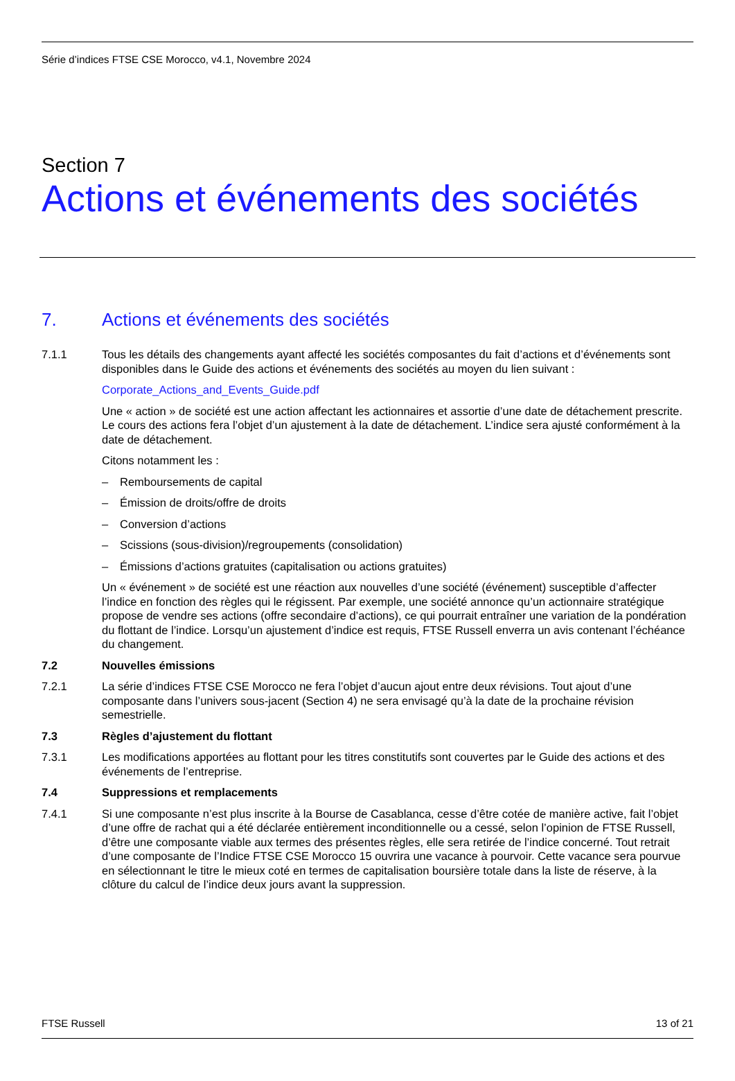Série d’indices FTSE CSE Morocco, v4.1, Novembre 2024
Section 7
Actions et événements des sociétés
7. Actions et événements des sociétés
7.1.1 Tous les détails des changements ayant affecté les sociétés composantes du fait d’actions et d’événements sont disponibles dans le Guide des actions et événements des sociétés au moyen du lien suivant :
Corporate_Actions_and_Events_Guide.pdf
Une « action » de société est une action affectant les actionnaires et assortie d’une date de détachement prescrite. Le cours des actions fera l’objet d’un ajustement à la date de détachement. L’indice sera ajusté conformément à la date de détachement.
Citons notamment les :
– Remboursements de capital
– Émission de droits/offre de droits
– Conversion d’actions
– Scissions (sous-division)/regroupements (consolidation)
– Émissions d’actions gratuites (capitalisation ou actions gratuites)
Un « événement » de société est une réaction aux nouvelles d’une société (événement) susceptible d’affecter l’indice en fonction des règles qui le régissent. Par exemple, une société annonce qu’un actionnaire stratégique propose de vendre ses actions (offre secondaire d’actions), ce qui pourrait entraîner une variation de la pondération du flottant de l’indice. Lorsqu’un ajustement d’indice est requis, FTSE Russell enverra un avis contenant l’échéance du changement.
7.2 Nouvelles émissions
7.2.1 La série d’indices FTSE CSE Morocco ne fera l’objet d’aucun ajout entre deux révisions. Tout ajout d’une composante dans l’univers sous-jacent (Section 4) ne sera envisagé qu’à la date de la prochaine révision semestrielle.
7.3 Règles d’ajustement du flottant
7.3.1 Les modifications apportées au flottant pour les titres constitutifs sont couvertes par le Guide des actions et des événements de l’entreprise.
7.4 Suppressions et remplacements
7.4.1 Si une composante n’est plus inscrite à la Bourse de Casablanca, cesse d’être cotée de manière active, fait l’objet d’une offre de rachat qui a été déclarée entièrement inconditionnelle ou a cessé, selon l’opinion de FTSE Russell, d’être une composante viable aux termes des présentes règles, elle sera retirée de l’indice concerné. Tout retrait d’une composante de l’Indice FTSE CSE Morocco 15 ouvrira une vacance à pourvoir. Cette vacance sera pourvue en sélectionnant le titre le mieux coté en termes de capitalisation boursière totale dans la liste de réserve, à la clôture du calcul de l’indice deux jours avant la suppression.
FTSE Russell 13 of 21